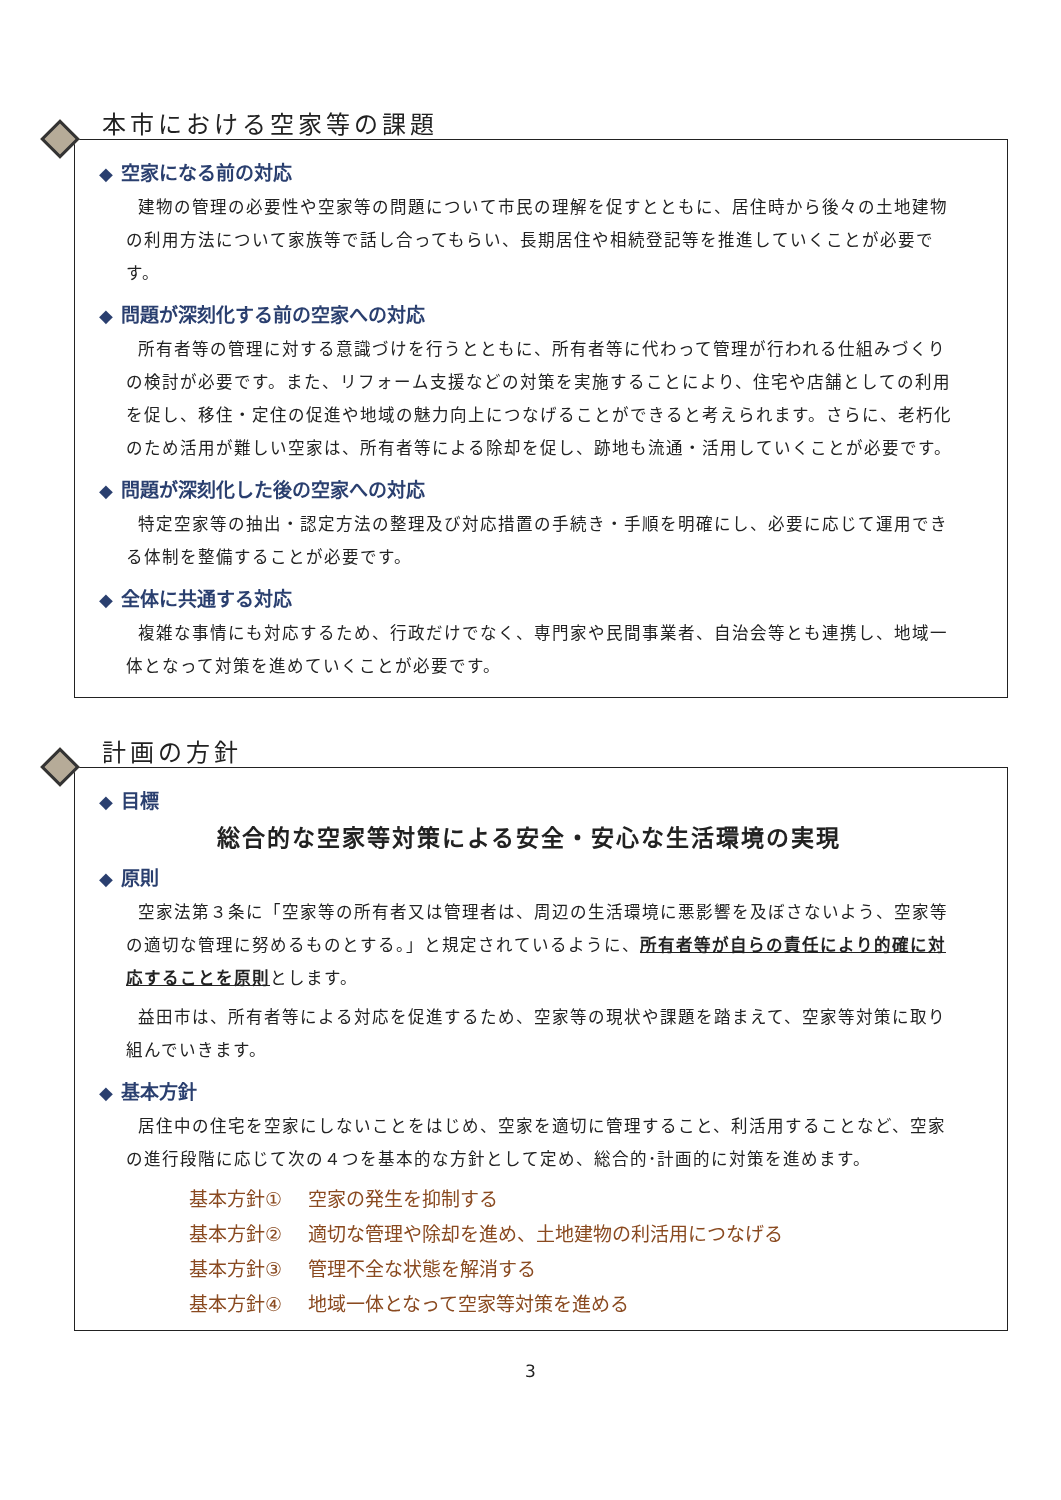本市における空家等の課題
◆ 空家になる前の対応
建物の管理の必要性や空家等の問題について市民の理解を促すとともに、居住時から後々の土地建物の利用方法について家族等で話し合ってもらい、長期居住や相続登記等を推進していくことが必要です。
◆ 問題が深刻化する前の空家への対応
所有者等の管理に対する意識づけを行うとともに、所有者等に代わって管理が行われる仕組みづくりの検討が必要です。また、リフォーム支援などの対策を実施することにより、住宅や店舗としての利用を促し、移住・定住の促進や地域の魅力向上につなげることができると考えられます。さらに、老朽化のため活用が難しい空家は、所有者等による除却を促し、跡地も流通・活用していくことが必要です。
◆ 問題が深刻化した後の空家への対応
特定空家等の抽出・認定方法の整理及び対応措置の手続き・手順を明確にし、必要に応じて運用できる体制を整備することが必要です。
◆ 全体に共通する対応
複雑な事情にも対応するため、行政だけでなく、専門家や民間事業者、自治会等とも連携し、地域一体となって対策を進めていくことが必要です。
計画の方針
◆ 目標
総合的な空家等対策による安全・安心な生活環境の実現
◆ 原則
空家法第３条に「空家等の所有者又は管理者は、周辺の生活環境に悪影響を及ぼさないよう、空家等の適切な管理に努めるものとする。」と規定されているように、所有者等が自らの責任により的確に対応することを原則とします。
益田市は、所有者等による対応を促進するため、空家等の現状や課題を踏まえて、空家等対策に取り組んでいきます。
◆ 基本方針
居住中の住宅を空家にしないことをはじめ、空家を適切に管理すること、利活用することなど、空家の進行段階に応じて次の４つを基本的な方針として定め、総合的･計画的に対策を進めます。
基本方針① 空家の発生を抑制する
基本方針② 適切な管理や除却を進め、土地建物の利活用につなげる
基本方針③ 管理不全な状態を解消する
基本方針④ 地域一体となって空家等対策を進める
3